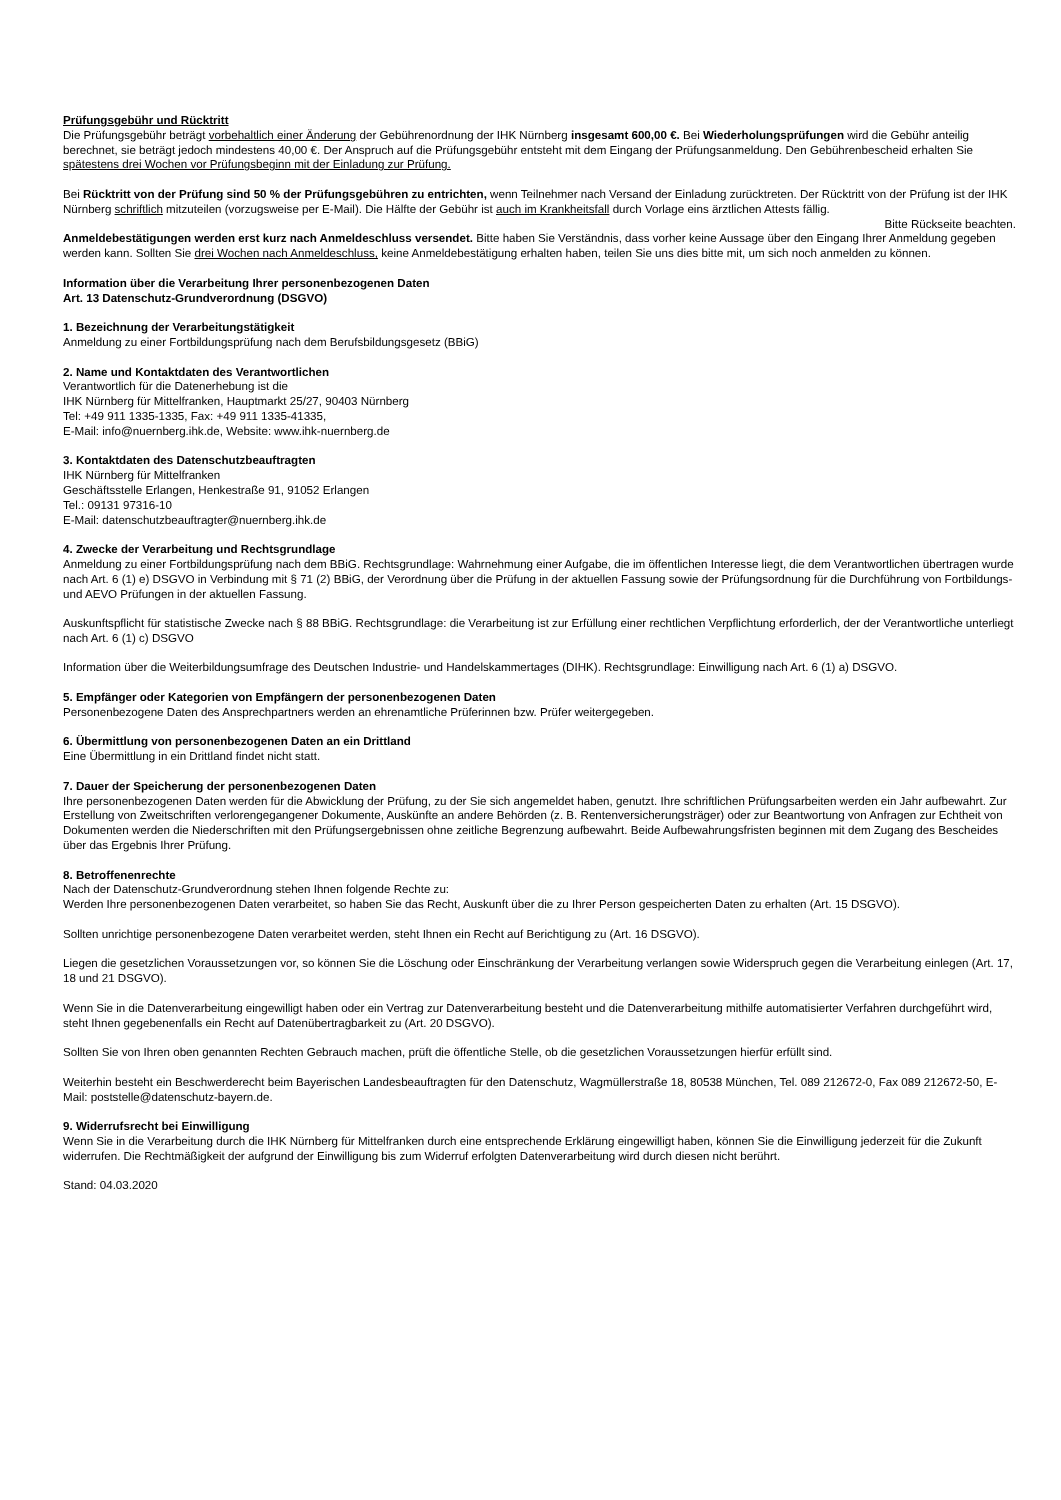Prüfungsgebühr und Rücktritt
Die Prüfungsgebühr beträgt vorbehaltlich einer Änderung der Gebührenordnung der IHK Nürnberg insgesamt 600,00 €. Bei Wiederholungsprüfungen wird die Gebühr anteilig berechnet, sie beträgt jedoch mindestens 40,00 €. Der Anspruch auf die Prüfungsgebühr entsteht mit dem Eingang der Prüfungsanmeldung. Den Gebührenbescheid erhalten Sie spätestens drei Wochen vor Prüfungsbeginn mit der Einladung zur Prüfung.
Bei Rücktritt von der Prüfung sind 50 % der Prüfungsgebühren zu entrichten, wenn Teilnehmer nach Versand der Einladung zurücktreten. Der Rücktritt von der Prüfung ist der IHK Nürnberg schriftlich mitzuteilen (vorzugsweise per E-Mail). Die Hälfte der Gebühr ist auch im Krankheitsfall durch Vorlage eins ärztlichen Attests fällig.
Bitte Rückseite beachten.
Anmeldebestätigungen werden erst kurz nach Anmeldeschluss versendet. Bitte haben Sie Verständnis, dass vorher keine Aussage über den Eingang Ihrer Anmeldung gegeben werden kann. Sollten Sie drei Wochen nach Anmeldeschluss, keine Anmeldebestätigung erhalten haben, teilen Sie uns dies bitte mit, um sich noch anmelden zu können.
Information über die Verarbeitung Ihrer personenbezogenen Daten
Art. 13 Datenschutz-Grundverordnung (DSGVO)
1. Bezeichnung der Verarbeitungstätigkeit
Anmeldung zu einer Fortbildungsprüfung nach dem Berufsbildungsgesetz (BBiG)
2. Name und Kontaktdaten des Verantwortlichen
Verantwortlich für die Datenerhebung ist die
IHK Nürnberg für Mittelfranken, Hauptmarkt 25/27, 90403 Nürnberg
Tel: +49 911 1335-1335, Fax: +49 911 1335-41335,
E-Mail: info@nuernberg.ihk.de, Website: www.ihk-nuernberg.de
3. Kontaktdaten des Datenschutzbeauftragten
IHK Nürnberg für Mittelfranken
Geschäftsstelle Erlangen, Henkestraße 91, 91052 Erlangen
Tel.: 09131 97316-10
E-Mail: datenschutzbeauftragter@nuernberg.ihk.de
4. Zwecke der Verarbeitung und Rechtsgrundlage
Anmeldung zu einer Fortbildungsprüfung nach dem BBiG. Rechtsgrundlage: Wahrnehmung einer Aufgabe, die im öffentlichen Interesse liegt, die dem Verantwortlichen übertragen wurde nach Art. 6 (1) e) DSGVO in Verbindung mit § 71 (2) BBiG, der Verordnung über die Prüfung in der aktuellen Fassung sowie der Prüfungsordnung für die Durchführung von Fortbildungs- und AEVO Prüfungen in der aktuellen Fassung.
Auskunftspflicht für statistische Zwecke nach § 88 BBiG. Rechtsgrundlage: die Verarbeitung ist zur Erfüllung einer rechtlichen Verpflichtung erforderlich, der der Verantwortliche unterliegt nach Art. 6 (1) c) DSGVO
Information über die Weiterbildungsumfrage des Deutschen Industrie- und Handelskammertages (DIHK). Rechtsgrundlage: Einwilligung nach Art. 6 (1) a) DSGVO.
5. Empfänger oder Kategorien von Empfängern der personenbezogenen Daten
Personenbezogene Daten des Ansprechpartners werden an ehrenamtliche Prüferinnen bzw. Prüfer weitergegeben.
6. Übermittlung von personenbezogenen Daten an ein Drittland
Eine Übermittlung in ein Drittland findet nicht statt.
7. Dauer der Speicherung der personenbezogenen Daten
Ihre personenbezogenen Daten werden für die Abwicklung der Prüfung, zu der Sie sich angemeldet haben, genutzt. Ihre schriftlichen Prüfungsarbeiten werden ein Jahr aufbewahrt. Zur Erstellung von Zweitschriften verlorengegangener Dokumente, Auskünfte an andere Behörden (z. B. Rentenversicherungsträger) oder zur Beantwortung von Anfragen zur Echtheit von Dokumenten werden die Niederschriften mit den Prüfungsergebnissen ohne zeitliche Begrenzung aufbewahrt. Beide Aufbewahrungsfristen beginnen mit dem Zugang des Bescheides über das Ergebnis Ihrer Prüfung.
8. Betroffenenrechte
Nach der Datenschutz-Grundverordnung stehen Ihnen folgende Rechte zu:
Werden Ihre personenbezogenen Daten verarbeitet, so haben Sie das Recht, Auskunft über die zu Ihrer Person gespeicherten Daten zu erhalten (Art. 15 DSGVO).
Sollten unrichtige personenbezogene Daten verarbeitet werden, steht Ihnen ein Recht auf Berichtigung zu (Art. 16 DSGVO).
Liegen die gesetzlichen Voraussetzungen vor, so können Sie die Löschung oder Einschränkung der Verarbeitung verlangen sowie Widerspruch gegen die Verarbeitung einlegen (Art. 17, 18 und 21 DSGVO).
Wenn Sie in die Datenverarbeitung eingewilligt haben oder ein Vertrag zur Datenverarbeitung besteht und die Datenverarbeitung mithilfe automatisierter Verfahren durchgeführt wird, steht Ihnen gegebenenfalls ein Recht auf Datenübertragbarkeit zu (Art. 20 DSGVO).
Sollten Sie von Ihren oben genannten Rechten Gebrauch machen, prüft die öffentliche Stelle, ob die gesetzlichen Voraussetzungen hierfür erfüllt sind.
Weiterhin besteht ein Beschwerderecht beim Bayerischen Landesbeauftragten für den Datenschutz, Wagmüllerstraße 18, 80538 München, Tel. 089 212672-0, Fax 089 212672-50, E-Mail: poststelle@datenschutz-bayern.de.
9. Widerrufsrecht bei Einwilligung
Wenn Sie in die Verarbeitung durch die IHK Nürnberg für Mittelfranken durch eine entsprechende Erklärung eingewilligt haben, können Sie die Einwilligung jederzeit für die Zukunft widerrufen. Die Rechtmäßigkeit der aufgrund der Einwilligung bis zum Widerruf erfolgten Datenverarbeitung wird durch diesen nicht berührt.
Stand: 04.03.2020